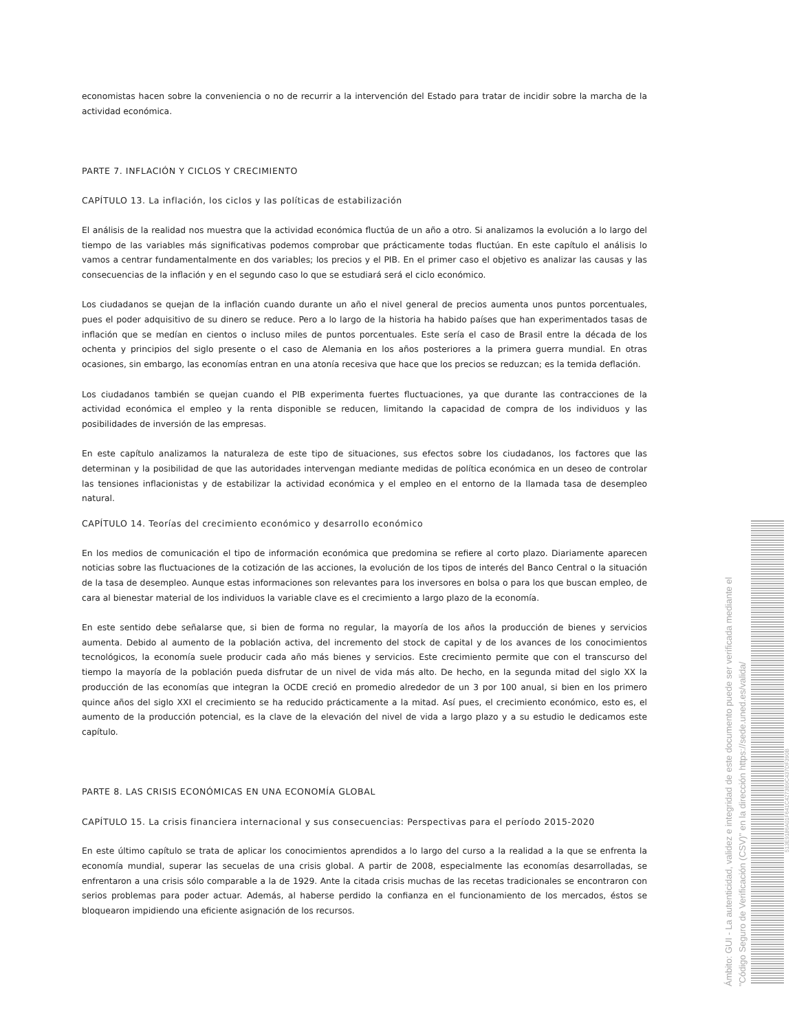economistas hacen sobre la conveniencia o no de recurrir a la intervención del Estado para tratar de incidir sobre la marcha de la actividad económica.
PARTE 7. INFLACIÓN Y CICLOS Y CRECIMIENTO
CAPÍTULO 13. La inflación, los ciclos y las políticas de estabilización
El análisis de la realidad nos muestra que la actividad económica fluctúa de un año a otro. Si analizamos la evolución a lo largo del tiempo de las variables más significativas podemos comprobar que prácticamente todas fluctúan. En este capítulo el análisis lo vamos a centrar fundamentalmente en dos variables; los precios y el PIB. En el primer caso el objetivo es analizar las causas y las consecuencias de la inflación y en el segundo caso lo que se estudiará será el ciclo económico.
Los ciudadanos se quejan de la inflación cuando durante un año el nivel general de precios aumenta unos puntos porcentuales, pues el poder adquisitivo de su dinero se reduce. Pero a lo largo de la historia ha habido países que han experimentados tasas de inflación que se medían en cientos o incluso miles de puntos porcentuales. Este sería el caso de Brasil entre la década de los ochenta y principios del siglo presente o el caso de Alemania en los años posteriores a la primera guerra mundial. En otras ocasiones, sin embargo, las economías entran en una atonía recesiva que hace que los precios se reduzcan; es la temida deflación.
Los ciudadanos también se quejan cuando el PIB experimenta fuertes fluctuaciones, ya que durante las contracciones de la actividad económica el empleo y la renta disponible se reducen, limitando la capacidad de compra de los individuos y las posibilidades de inversión de las empresas.
En este capítulo analizamos la naturaleza de este tipo de situaciones, sus efectos sobre los ciudadanos, los factores que las determinan y la posibilidad de que las autoridades intervengan mediante medidas de política económica en un deseo de controlar las tensiones inflacionistas y de estabilizar la actividad económica y el empleo en el entorno de la llamada tasa de desempleo natural.
CAPÍTULO 14. Teorías del crecimiento económico y desarrollo económico
En los medios de comunicación el tipo de información económica que predomina se refiere al corto plazo. Diariamente aparecen noticias sobre las fluctuaciones de la cotización de las acciones, la evolución de los tipos de interés del Banco Central o la situación de la tasa de desempleo. Aunque estas informaciones son relevantes para los inversores en bolsa o para los que buscan empleo, de cara al bienestar material de los individuos la variable clave es el crecimiento a largo plazo de la economía.
En este sentido debe señalarse que, si bien de forma no regular, la mayoría de los años la producción de bienes y servicios aumenta. Debido al aumento de la población activa, del incremento del stock de capital y de los avances de los conocimientos tecnológicos, la economía suele producir cada año más bienes y servicios. Este crecimiento permite que con el transcurso del tiempo la mayoría de la población pueda disfrutar de un nivel de vida más alto. De hecho, en la segunda mitad del siglo XX la producción de las economías que integran la OCDE creció en promedio alrededor de un 3 por 100 anual, si bien en los primero quince años del siglo XXI el crecimiento se ha reducido prácticamente a la mitad. Así pues, el crecimiento económico, esto es, el aumento de la producción potencial, es la clave de la elevación del nivel de vida a largo plazo y a su estudio le dedicamos este capítulo.
PARTE 8. LAS CRISIS ECONÓMICAS EN UNA ECONOMÍA GLOBAL
CAPÍTULO 15. La crisis financiera internacional y sus consecuencias: Perspectivas para el período 2015-2020
En este último capítulo se trata de aplicar los conocimientos aprendidos a lo largo del curso a la realidad a la que se enfrenta la economía mundial, superar las secuelas de una crisis global. A partir de 2008, especialmente las economías desarrolladas, se enfrentaron a una crisis sólo comparable a la de 1929. Ante la citada crisis muchas de las recetas tradicionales se encontraron con serios problemas para poder actuar. Además, al haberse perdido la confianza en el funcionamiento de los mercados, éstos se bloquearon impidiendo una eficiente asignación de los recursos.
Ámbito: GUI - La autenticidad, validez e integridad de este documento puede ser verificada mediante el "Código Seguro de Verificación (CSV)" en la dirección https://sede.uned.es/valida/
513E9186A01F641C4273B9C437DF390B